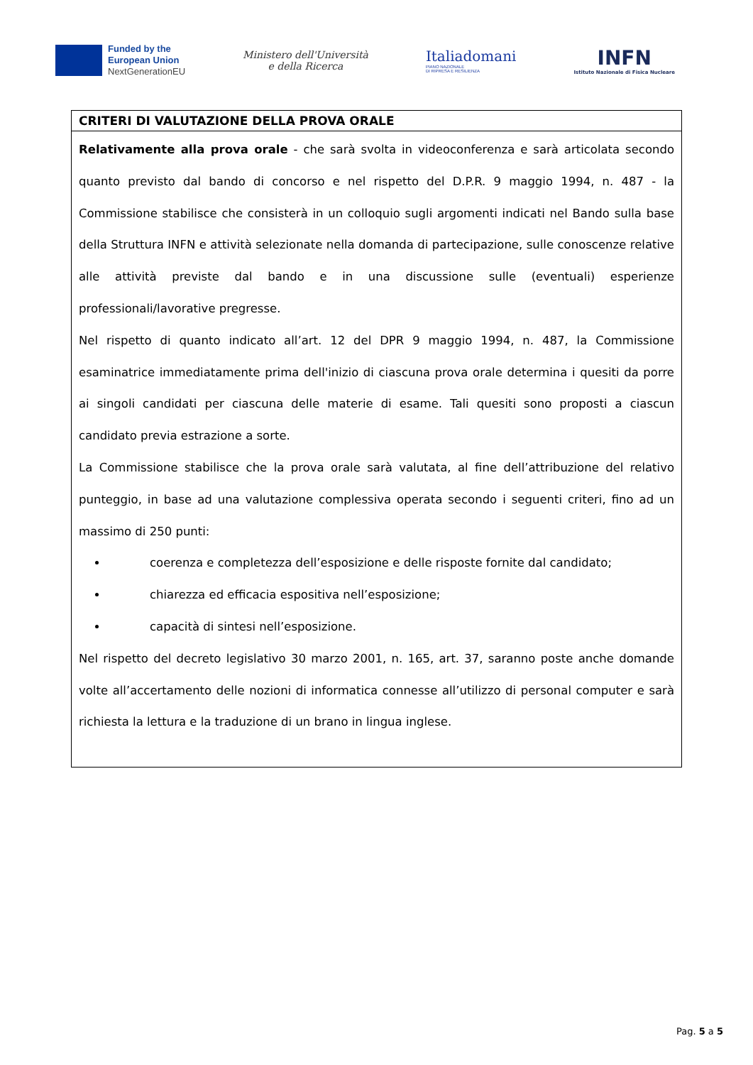Funded by the
European Union
NextGenerationEU
Ministero dell'Università
e della Ricerca
Italiadomani
PIANO NAZIONALE
DI RIPRESA E RESILIENZA
INFN
Istituto Nazionale di Fisica Nucleare
| CRITERI DI VALUTAZIONE DELLA PROVA ORALE |
| Relativamente alla prova orale - che sarà svolta in videoconferenza e sarà articolata secondo quanto previsto dal bando di concorso e nel rispetto del D.P.R. 9 maggio 1994, n. 487 - la Commissione stabilisce che consisterà in un colloquio sugli argomenti indicati nel Bando sulla base della Struttura INFN e attività selezionate nella domanda di partecipazione, sulle conoscenze relative alle attività previste dal bando e in una discussione sulle (eventuali) esperienze professionali/lavorative pregresse. Nel rispetto di quanto indicato all’art. 12 del DPR 9 maggio 1994, n. 487, la Commissione esaminatrice immediatamente prima dell'inizio di ciascuna prova orale determina i quesiti da porre ai singoli candidati per ciascuna delle materie di esame. Tali quesiti sono proposti a ciascun candidato previa estrazione a sorte. La Commissione stabilisce che la prova orale sarà valutata, al fine dell’attribuzione del relativo punteggio, in base ad una valutazione complessiva operata secondo i seguenti criteri, fino ad un massimo di 250 punti: coerenza e completezza dell’esposizione e delle risposte fornite dal candidato; chiarezza ed efficacia espositiva nell’esposizione; capacità di sintesi nell’esposizione. Nel rispetto del decreto legislativo 30 marzo 2001, n. 165, art. 37, saranno poste anche domande volte all’accertamento delle nozioni di informatica connesse all’utilizzo di personal computer e sarà richiesta la lettura e la traduzione di un brano in lingua inglese. |
Pag. 5 a 5